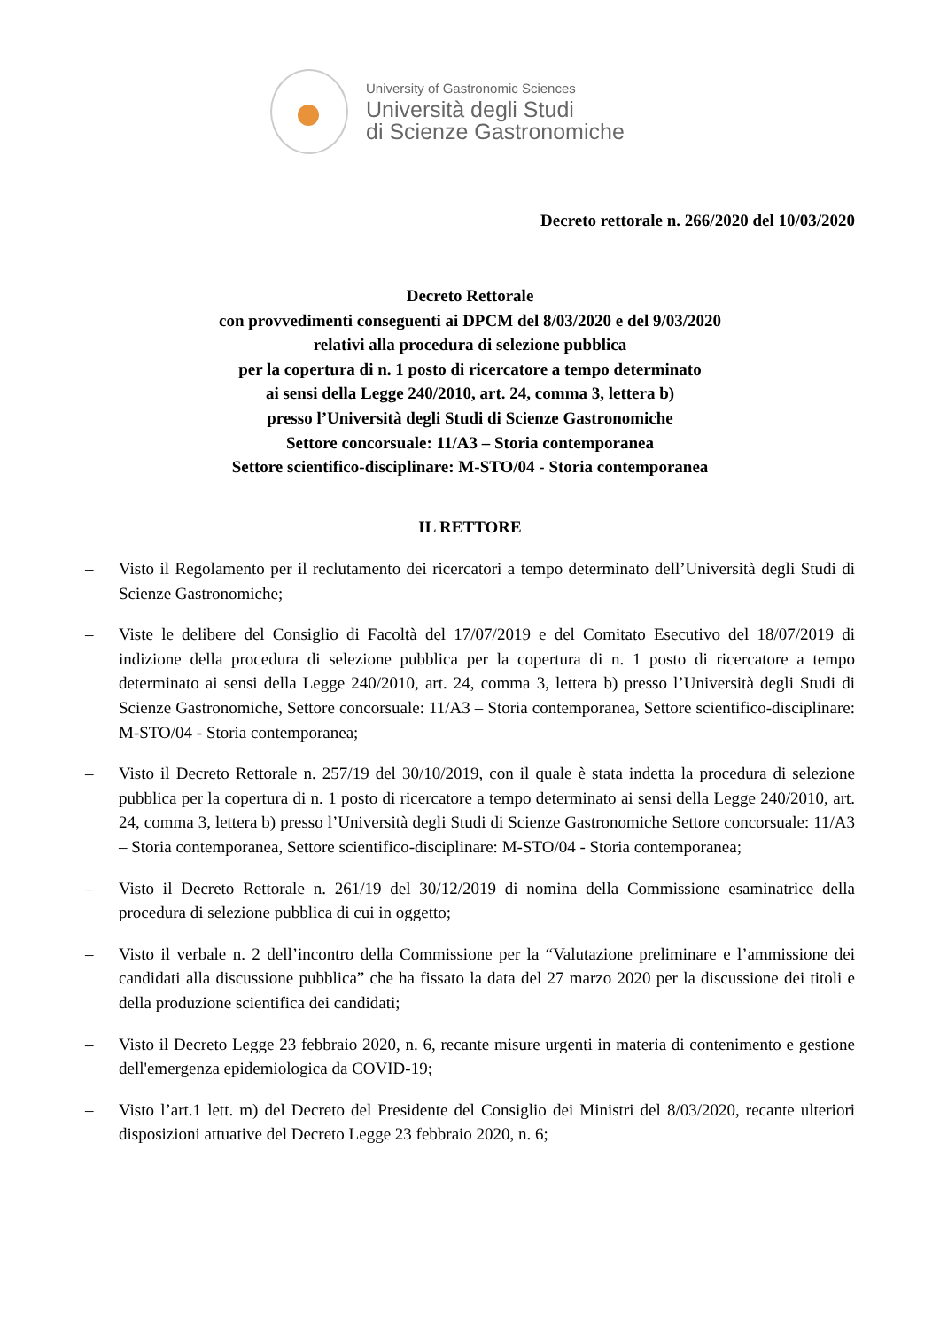University of Gastronomic Sciences
Università degli Studi
di Scienze Gastronomiche
Decreto rettorale n. 266/2020 del 10/03/2020
Decreto Rettorale
con provvedimenti conseguenti ai DPCM del 8/03/2020 e del 9/03/2020
relativi alla procedura di selezione pubblica
per la copertura di n. 1 posto di ricercatore a tempo determinato
ai sensi della Legge 240/2010, art. 24, comma 3, lettera b)
presso l’Università degli Studi di Scienze Gastronomiche
Settore concorsuale: 11/A3 – Storia contemporanea
Settore scientifico-disciplinare: M-STO/04 - Storia contemporanea
IL RETTORE
– Visto il Regolamento per il reclutamento dei ricercatori a tempo determinato dell’Università degli Studi di Scienze Gastronomiche;
– Viste le delibere del Consiglio di Facoltà del 17/07/2019 e del Comitato Esecutivo del 18/07/2019 di indizione della procedura di selezione pubblica per la copertura di n. 1 posto di ricercatore a tempo determinato ai sensi della Legge 240/2010, art. 24, comma 3, lettera b) presso l’Università degli Studi di Scienze Gastronomiche, Settore concorsuale: 11/A3 – Storia contemporanea, Settore scientifico-disciplinare: M-STO/04 - Storia contemporanea;
– Visto il Decreto Rettorale n. 257/19 del 30/10/2019, con il quale è stata indetta la procedura di selezione pubblica per la copertura di n. 1 posto di ricercatore a tempo determinato ai sensi della Legge 240/2010, art. 24, comma 3, lettera b) presso l’Università degli Studi di Scienze Gastronomiche Settore concorsuale: 11/A3 – Storia contemporanea, Settore scientifico-disciplinare: M-STO/04 - Storia contemporanea;
– Visto il Decreto Rettorale n. 261/19 del 30/12/2019 di nomina della Commissione esaminatrice della procedura di selezione pubblica di cui in oggetto;
– Visto il verbale n. 2 dell’incontro della Commissione per la “Valutazione preliminare e l’ammissione dei candidati alla discussione pubblica” che ha fissato la data del 27 marzo 2020 per la discussione dei titoli e della produzione scientifica dei candidati;
– Visto il Decreto Legge 23 febbraio 2020, n. 6, recante misure urgenti in materia di contenimento e gestione dell'emergenza epidemiologica da COVID-19;
– Visto l’art.1 lett. m) del Decreto del Presidente del Consiglio dei Ministri del 8/03/2020, recante ulteriori disposizioni attuative del Decreto Legge 23 febbraio 2020, n. 6;